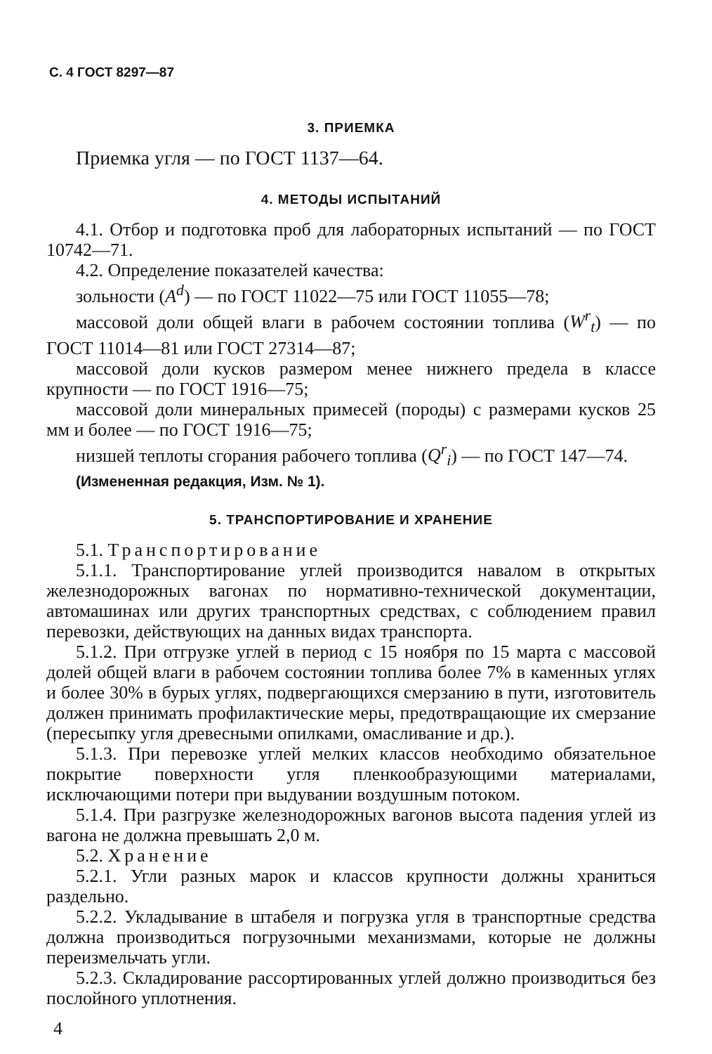С. 4 ГОСТ 8297—87
3. ПРИЕМКА
Приемка угля — по ГОСТ 1137—64.
4. МЕТОДЫ ИСПЫТАНИЙ
4.1. Отбор и подготовка проб для лабораторных испытаний — по ГОСТ 10742—71.
4.2. Определение показателей качества:
зольности (A<sup>d</sup>) — по ГОСТ 11022—75 или ГОСТ 11055—78;
массовой доли общей влаги в рабочем состоянии топлива (W<sup>r</sup><sub>t</sub>) — по ГОСТ 11014—81 или ГОСТ 27314—87;
массовой доли кусков размером менее нижнего предела в классе крупности — по ГОСТ 1916—75;
массовой доли минеральных примесей (породы) с размерами кусков 25 мм и более — по ГОСТ 1916—75;
низшей теплоты сгорания рабочего топлива (Q<sup>r</sup><sub>i</sub>) — по ГОСТ 147—74.
(Измененная редакция, Изм. № 1).
5. ТРАНСПОРТИРОВАНИЕ И ХРАНЕНИЕ
5.1. Транспортирование
5.1.1. Транспортирование углей производится навалом в открытых железнодорожных вагонах по нормативно-технической документации, автомашинах или других транспортных средствах, с соблюдением правил перевозки, действующих на данных видах транспорта.
5.1.2. При отгрузке углей в период с 15 ноября по 15 марта с массовой долей общей влаги в рабочем состоянии топлива более 7% в каменных углях и более 30% в бурых углях, подвергающихся смерзанию в пути, изготовитель должен принимать профилактические меры, предотвращающие их смерзание (пересыпку угля древесными опилками, омасливание и др.).
5.1.3. При перевозке углей мелких классов необходимо обязательное покрытие поверхности угля пленкообразующими материалами, исключающими потери при выдувании воздушным потоком.
5.1.4. При разгрузке железнодорожных вагонов высота падения углей из вагона не должна превышать 2,0 м.
5.2. Хранение
5.2.1. Угли разных марок и классов крупности должны храниться раздельно.
5.2.2. Укладывание в штабеля и погрузка угля в транспортные средства должна производиться погрузочными механизмами, которые не должны переизмельчать угли.
5.2.3. Складирование рассортированных углей должно производиться без послойного уплотнения.
4